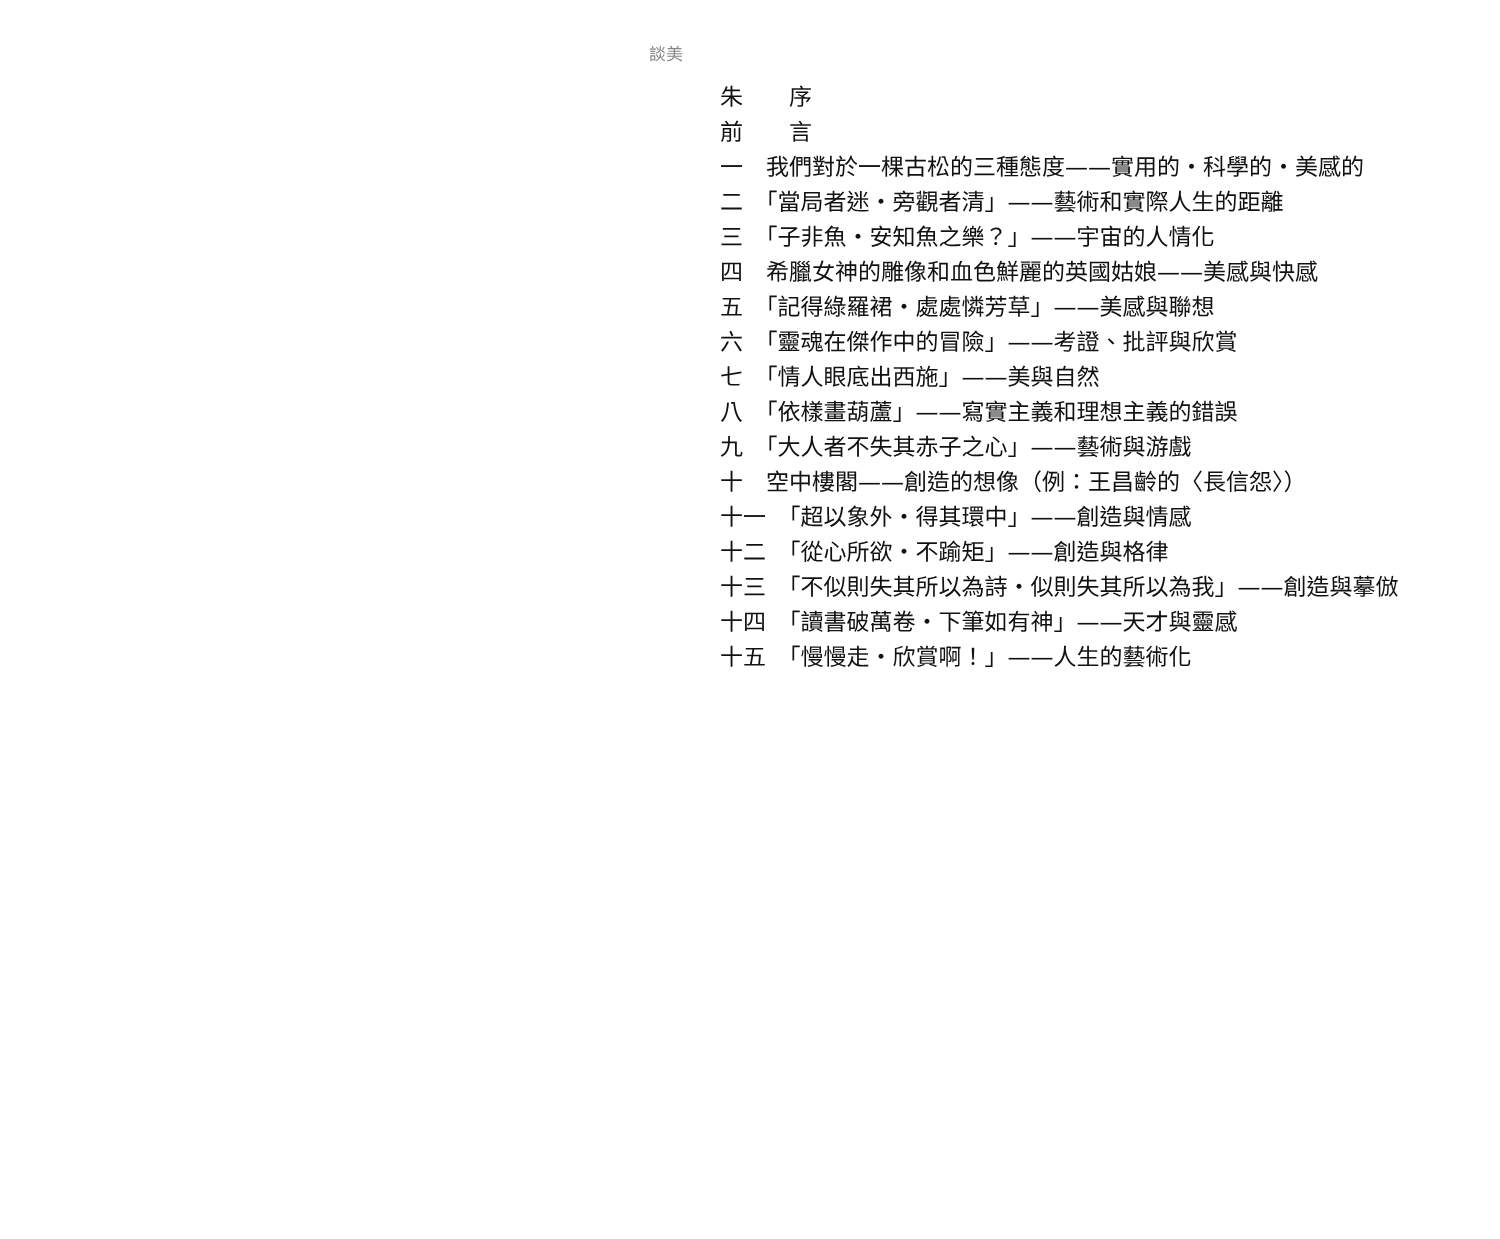談美
朱　　序
前　　言
一　我們對於一棵古松的三種態度——實用的・科學的・美感的
二　「當局者迷・旁觀者清」——藝術和實際人生的距離
三　「子非魚・安知魚之樂？」——宇宙的人情化
四　希臘女神的雕像和血色鮮麗的英國姑娘——美感與快感
五　「記得綠羅裙・處處憐芳草」——美感與聯想
六　「靈魂在傑作中的冒險」——考證、批評與欣賞
七　「情人眼底出西施」——美與自然
八　「依樣畫葫蘆」——寫實主義和理想主義的錯誤
九　「大人者不失其赤子之心」——藝術與游戲
十　空中樓閣——創造的想像（例：王昌齡的〈長信怨〉）
十一　「超以象外・得其環中」——創造與情感
十二　「從心所欲・不踰矩」——創造與格律
十三　「不似則失其所以為詩・似則失其所以為我」——創造與摹倣
十四　「讀書破萬卷・下筆如有神」——天才與靈感
十五　「慢慢走・欣賞啊！」——人生的藝術化